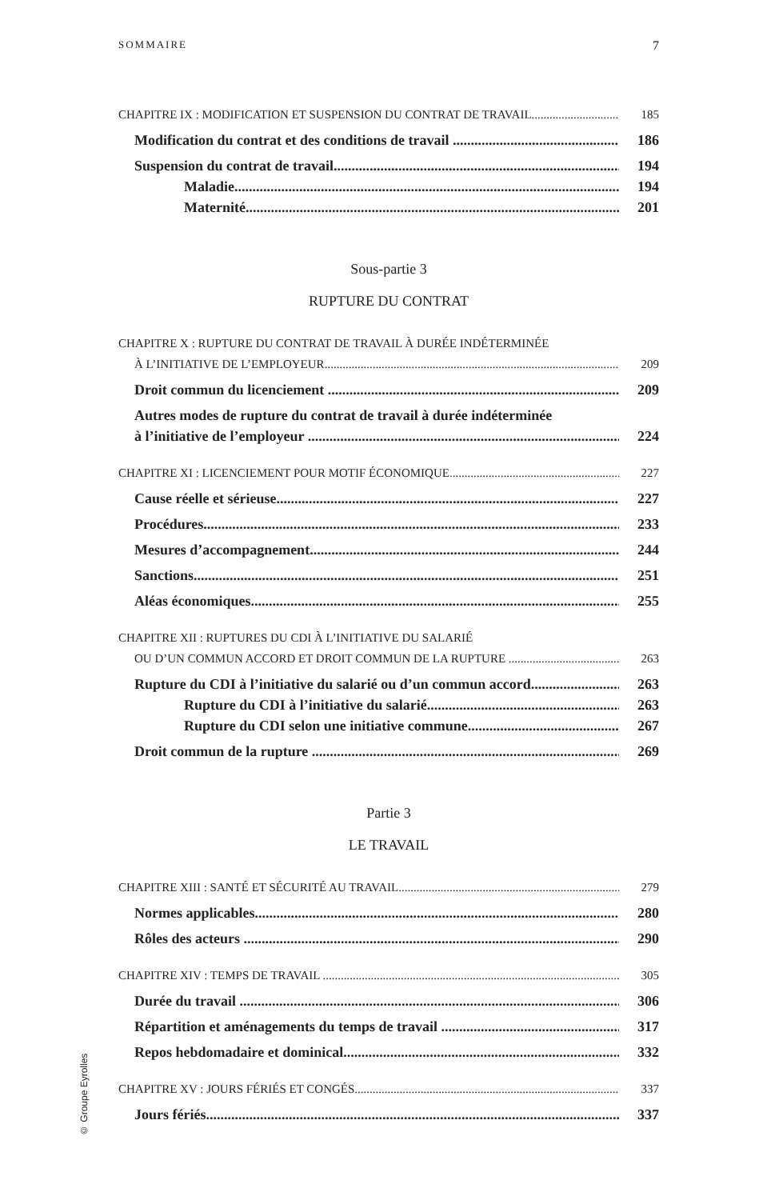SOMMAIRE 7
CHAPITRE IX : MODIFICATION ET SUSPENSION DU CONTRAT DE TRAVAIL 185
Modification du contrat et des conditions de travail 186
Suspension du contrat de travail 194
Maladie 194
Maternité 201
Sous-partie 3
RUPTURE DU CONTRAT
CHAPITRE X : RUPTURE DU CONTRAT DE TRAVAIL À DURÉE INDÉTERMINÉE
À L’INITIATIVE DE L’EMPLOYEUR 209
Droit commun du licenciement 209
Autres modes de rupture du contrat de travail à durée indéterminée
à l’initiative de l’employeur 224
CHAPITRE XI : LICENCIEMENT POUR MOTIF ÉCONOMIQUE 227
Cause réelle et sérieuse 227
Procédures 233
Mesures d’accompagnement 244
Sanctions 251
Aléas économiques 255
CHAPITRE XII : RUPTURES DU CDI À L’INITIATIVE DU SALARIÉ
OU D’UN COMMUN ACCORD ET DROIT COMMUN DE LA RUPTURE 263
Rupture du CDI à l’initiative du salarié ou d’un commun accord 263
Rupture du CDI à l’initiative du salarié 263
Rupture du CDI selon une initiative commune 267
Droit commun de la rupture 269
Partie 3
LE TRAVAIL
CHAPITRE XIII : SANTÉ ET SÉCURITÉ AU TRAVAIL 279
Normes applicables 280
Rôles des acteurs 290
CHAPITRE XIV : TEMPS DE TRAVAIL 305
Durée du travail 306
Répartition et aménagements du temps de travail 317
Repos hebdomadaire et dominical 332
CHAPITRE XV : JOURS FÉRIÉS ET CONGÉS 337
Jours fériés 337
© Groupe Eyrolles